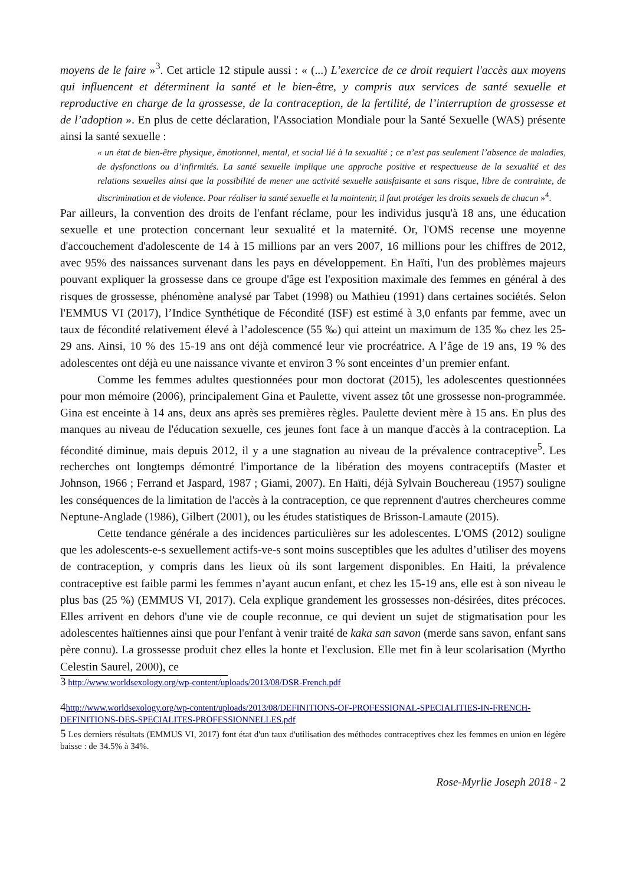moyens de le faire »<sup>3</sup>. Cet article 12 stipule aussi : « (...) L’exercice de ce droit requiert l'accès aux moyens qui influencent et déterminent la santé et le bien-être, y compris aux services de santé sexuelle et reproductive en charge de la grossesse, de la contraception, de la fertilité, de l’interruption de grossesse et de l’adoption ». En plus de cette déclaration, l'Association Mondiale pour la Santé Sexuelle (WAS) présente ainsi la santé sexuelle :
« un état de bien-être physique, émotionnel, mental, et social lié à la sexualité ; ce n’est pas seulement l’absence de maladies, de dysfonctions ou d’infirmités. La santé sexuelle implique une approche positive et respectueuse de la sexualité et des relations sexuelles ainsi que la possibilité de mener une activité sexuelle satisfaisante et sans risque, libre de contrainte, de discrimination et de violence. Pour réaliser la santé sexuelle et la maintenir, il faut protéger les droits sexuels de chacun »<sup>4</sup>.
Par ailleurs, la convention des droits de l'enfant réclame, pour les individus jusqu'à 18 ans, une éducation sexuelle et une protection concernant leur sexualité et la maternité. Or, l'OMS recense une moyenne d'accouchement d'adolescente de 14 à 15 millions par an vers 2007, 16 millions pour les chiffres de 2012, avec 95% des naissances survenant dans les pays en développement. En Haïti, l'un des problèmes majeurs pouvant expliquer la grossesse dans ce groupe d'âge est l'exposition maximale des femmes en général à des risques de grossesse, phénomène analysé par Tabet (1998) ou Mathieu (1991) dans certaines sociétés. Selon l'EMMUS VI (2017), l’Indice Synthétique de Fécondité (ISF) est estimé à 3,0 enfants par femme, avec un taux de fécondité relativement élevé à l’adolescence (55 ‰) qui atteint un maximum de 135 ‰ chez les 25-29 ans. Ainsi, 10 % des 15-19 ans ont déjà commencé leur vie procréatrice. A l’âge de 19 ans, 19 % des adolescentes ont déjà eu une naissance vivante et environ 3 % sont enceintes d’un premier enfant.
Comme les femmes adultes questionnées pour mon doctorat (2015), les adolescentes questionnées pour mon mémoire (2006), principalement Gina et Paulette, vivent assez tôt une grossesse non-programmée. Gina est enceinte à 14 ans, deux ans après ses premières règles. Paulette devient mère à 15 ans. En plus des manques au niveau de l'éducation sexuelle, ces jeunes font face à un manque d'accès à la contraception. La fécondité diminue, mais depuis 2012, il y a une stagnation au niveau de la prévalence contraceptive<sup>5</sup>. Les recherches ont longtemps démontré l'importance de la libération des moyens contraceptifs (Master et Johnson, 1966 ; Ferrand et Jaspard, 1987 ; Giami, 2007). En Haïti, déjà Sylvain Bouchereau (1957) souligne les conséquences de la limitation de l'accès à la contraception, ce que reprennent d'autres chercheures comme Neptune-Anglade (1986), Gilbert (2001), ou les études statistiques de Brisson-Lamaute (2015).
Cette tendance générale a des incidences particulières sur les adolescentes. L'OMS (2012) souligne que les adolescents-e-s sexuellement actifs-ve-s sont moins susceptibles que les adultes d’utiliser des moyens de contraception, y compris dans les lieux où ils sont largement disponibles. En Haiti, la prévalence contraceptive est faible parmi les femmes n’ayant aucun enfant, et chez les 15-19 ans, elle est à son niveau le plus bas (25 %) (EMMUS VI, 2017). Cela explique grandement les grossesses non-désirées, dites précoces. Elles arrivent en dehors d'une vie de couple reconnue, ce qui devient un sujet de stigmatisation pour les adolescentes haïtiennes ainsi que pour l'enfant à venir traité de kaka san savon (merde sans savon, enfant sans père connu). La grossesse produit chez elles la honte et l'exclusion. Elle met fin à leur scolarisation (Myrtho Celestin Saurel, 2000), ce
3 http://www.worldsexology.org/wp-content/uploads/2013/08/DSR-French.pdf
4 http://www.worldsexology.org/wp-content/uploads/2013/08/DEFINITIONS-OF-PROFESSIONAL-SPECIALITIES-IN-FRENCH-DEFINITIONS-DES-SPECIALITES-PROFESSIONNELLES.pdf
5 Les derniers résultats (EMMUS VI, 2017) font état d'un taux d'utilisation des méthodes contraceptives chez les femmes en union en légère baisse : de 34.5% à 34%.
Rose-Myrlie Joseph 2018 - 2